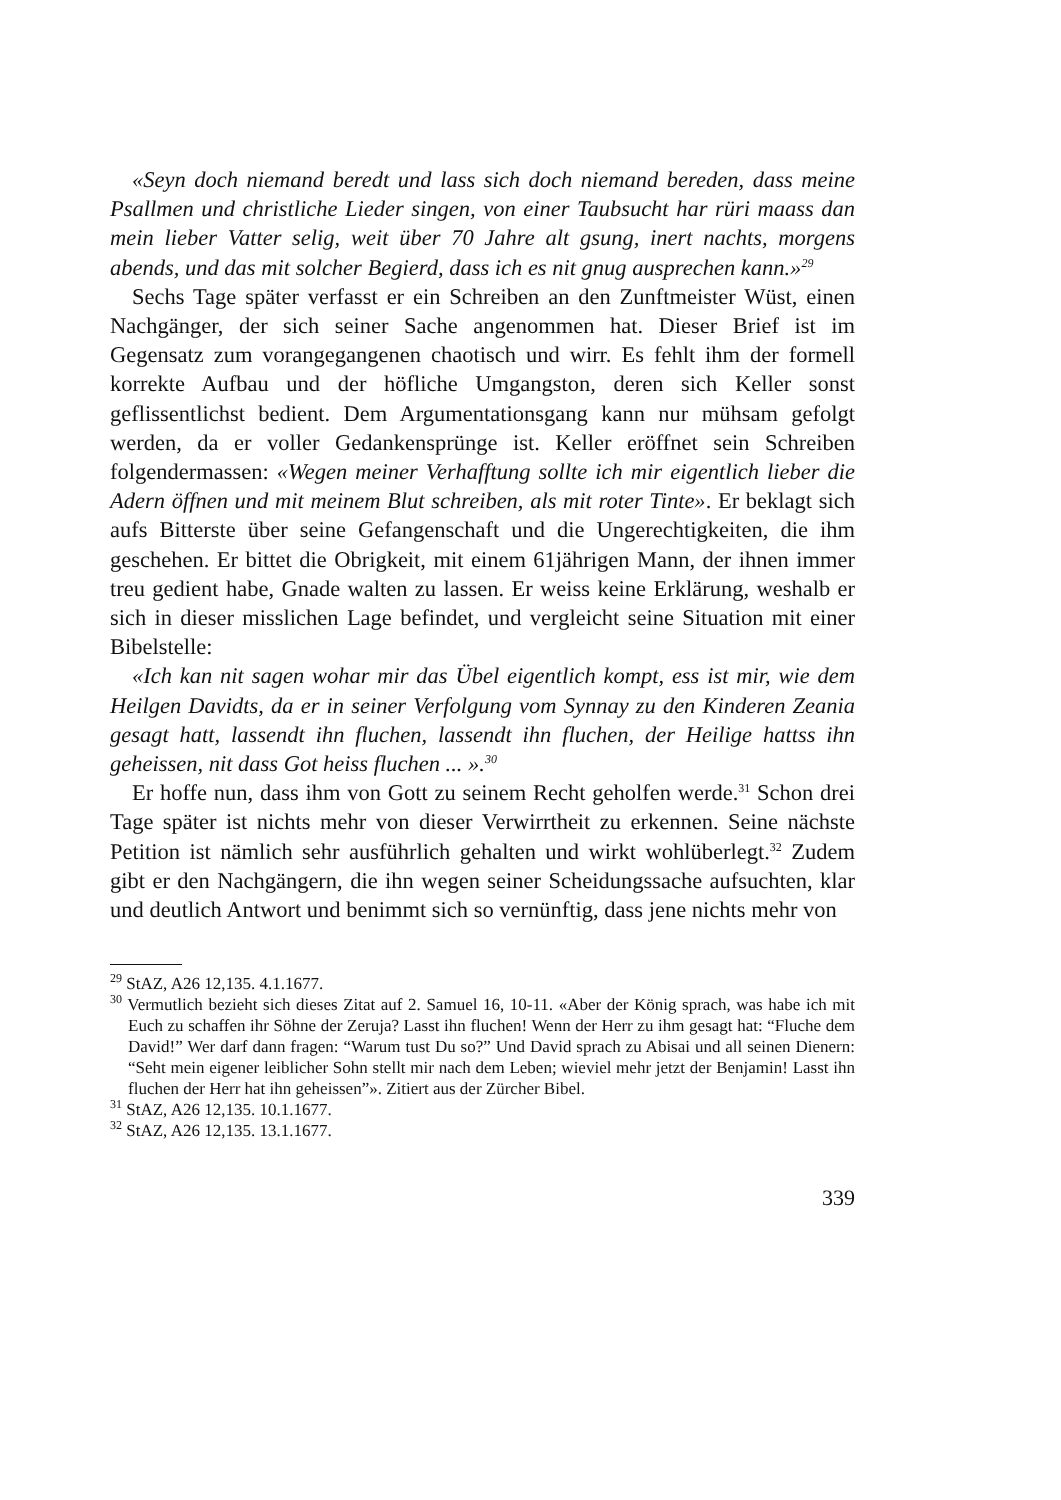«Seyn doch niemand beredt und lass sich doch niemand bereden, dass meine Psallmen und christliche Lieder singen, von einer Taubsucht har rüri maass dan mein lieber Vatter selig, weit über 70 Jahre alt gsung, inert nachts, morgens abends, und das mit solcher Begierd, dass ich es nit gnug ausprechen kann.»<sup>29</sup>
Sechs Tage später verfasst er ein Schreiben an den Zunftmeister Wüst, einen Nachgänger, der sich seiner Sache angenommen hat. Dieser Brief ist im Gegensatz zum vorangegangenen chaotisch und wirr. Es fehlt ihm der formell korrekte Aufbau und der höfliche Umgangston, deren sich Keller sonst geflissentlichst bedient. Dem Argumentationsgang kann nur mühsam gefolgt werden, da er voller Gedankensprünge ist. Keller eröffnet sein Schreiben folgendermassen: «Wegen meiner Verhafftung sollte ich mir eigentlich lieber die Adern öffnen und mit meinem Blut schreiben, als mit roter Tinte». Er beklagt sich aufs Bitterste über seine Gefangenschaft und die Ungerechtigkeiten, die ihm geschehen. Er bittet die Obrigkeit, mit einem 61jährigen Mann, der ihnen immer treu gedient habe, Gnade walten zu lassen. Er weiss keine Erklärung, weshalb er sich in dieser misslichen Lage befindet, und vergleicht seine Situation mit einer Bibelstelle:
«Ich kan nit sagen wohar mir das Übel eigentlich kompt, ess ist mir, wie dem Heilgen Davidts, da er in seiner Verfolgung vom Synnay zu den Kinderen Zeania gesagt hatt, lassendt ihn fluchen, lassendt ihn fluchen, der Heilige hattss ihn geheissen, nit dass Got heiss fluchen ... ».<sup>30</sup>
Er hoffe nun, dass ihm von Gott zu seinem Recht geholfen werde.<sup>31</sup> Schon drei Tage später ist nichts mehr von dieser Verwirrtheit zu erkennen. Seine nächste Petition ist nämlich sehr ausführlich gehalten und wirkt wohlüberlegt.<sup>32</sup> Zudem gibt er den Nachgängern, die ihn wegen seiner Scheidungssache aufsuchten, klar und deutlich Antwort und benimmt sich so vernünftig, dass jene nichts mehr von
<sup>29</sup> StAZ, A26 12,135. 4.1.1677.
<sup>30</sup> Vermutlich bezieht sich dieses Zitat auf 2. Samuel 16, 10-11. «Aber der König sprach, was habe ich mit Euch zu schaffen ihr Söhne der Zeruja? Lasst ihn fluchen! Wenn der Herr zu ihm gesagt hat: “Fluche dem David!” Wer darf dann fragen: “Warum tust Du so?” Und David sprach zu Abisai und all seinen Dienern: “Seht mein eigener leiblicher Sohn stellt mir nach dem Leben; wieviel mehr jetzt der Benjamin! Lasst ihn fluchen der Herr hat ihn geheissen”». Zitiert aus der Zürcher Bibel.
<sup>31</sup> StAZ, A26 12,135. 10.1.1677.
<sup>32</sup> StAZ, A26 12,135. 13.1.1677.
339